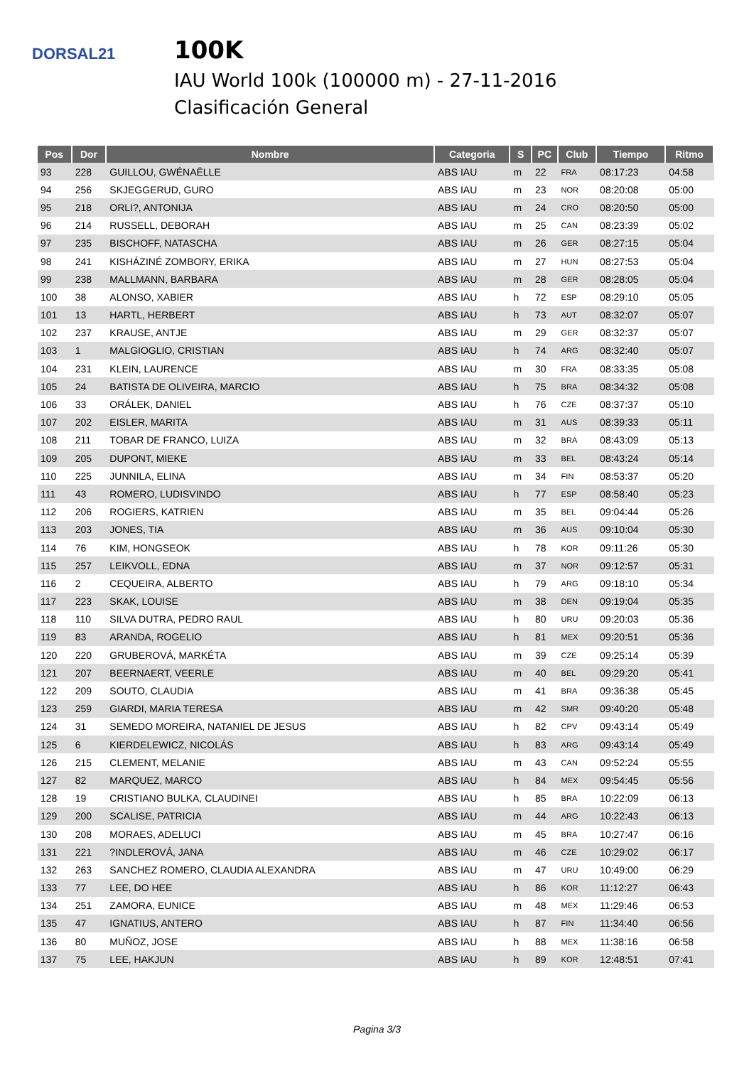DORSAL21
100K
IAU World 100k (100000 m) - 27-11-2016
Clasificación General
| Pos | Dor | Nombre | Categoria | S | PC | Club | Tiempo | Ritmo |
| --- | --- | --- | --- | --- | --- | --- | --- | --- |
| 93 | 228 | GUILLOU, GWÉNAËLLE | ABS IAU | m | 22 | FRA | 08:17:23 | 04:58 |
| 94 | 256 | SKJEGGERUD, GURO | ABS IAU | m | 23 | NOR | 08:20:08 | 05:00 |
| 95 | 218 | ORLI?, ANTONIJA | ABS IAU | m | 24 | CRO | 08:20:50 | 05:00 |
| 96 | 214 | RUSSELL, DEBORAH | ABS IAU | m | 25 | CAN | 08:23:39 | 05:02 |
| 97 | 235 | BISCHOFF, NATASCHA | ABS IAU | m | 26 | GER | 08:27:15 | 05:04 |
| 98 | 241 | KISHÁZINÉ ZOMBORY, ERIKA | ABS IAU | m | 27 | HUN | 08:27:53 | 05:04 |
| 99 | 238 | MALLMANN, BARBARA | ABS IAU | m | 28 | GER | 08:28:05 | 05:04 |
| 100 | 38 | ALONSO, XABIER | ABS IAU | h | 72 | ESP | 08:29:10 | 05:05 |
| 101 | 13 | HARTL, HERBERT | ABS IAU | h | 73 | AUT | 08:32:07 | 05:07 |
| 102 | 237 | KRAUSE, ANTJE | ABS IAU | m | 29 | GER | 08:32:37 | 05:07 |
| 103 | 1 | MALGIOGLIO, CRISTIAN | ABS IAU | h | 74 | ARG | 08:32:40 | 05:07 |
| 104 | 231 | KLEIN, LAURENCE | ABS IAU | m | 30 | FRA | 08:33:35 | 05:08 |
| 105 | 24 | BATISTA DE OLIVEIRA, MARCIO | ABS IAU | h | 75 | BRA | 08:34:32 | 05:08 |
| 106 | 33 | ORÁLEK, DANIEL | ABS IAU | h | 76 | CZE | 08:37:37 | 05:10 |
| 107 | 202 | EISLER, MARITA | ABS IAU | m | 31 | AUS | 08:39:33 | 05:11 |
| 108 | 211 | TOBAR DE FRANCO, LUIZA | ABS IAU | m | 32 | BRA | 08:43:09 | 05:13 |
| 109 | 205 | DUPONT, MIEKE | ABS IAU | m | 33 | BEL | 08:43:24 | 05:14 |
| 110 | 225 | JUNNILA, ELINA | ABS IAU | m | 34 | FIN | 08:53:37 | 05:20 |
| 111 | 43 | ROMERO, LUDISVINDO | ABS IAU | h | 77 | ESP | 08:58:40 | 05:23 |
| 112 | 206 | ROGIERS, KATRIEN | ABS IAU | m | 35 | BEL | 09:04:44 | 05:26 |
| 113 | 203 | JONES, TIA | ABS IAU | m | 36 | AUS | 09:10:04 | 05:30 |
| 114 | 76 | KIM, HONGSEOK | ABS IAU | h | 78 | KOR | 09:11:26 | 05:30 |
| 115 | 257 | LEIKVOLL, EDNA | ABS IAU | m | 37 | NOR | 09:12:57 | 05:31 |
| 116 | 2 | CEQUEIRA, ALBERTO | ABS IAU | h | 79 | ARG | 09:18:10 | 05:34 |
| 117 | 223 | SKAK, LOUISE | ABS IAU | m | 38 | DEN | 09:19:04 | 05:35 |
| 118 | 110 | SILVA DUTRA, PEDRO RAUL | ABS IAU | h | 80 | URU | 09:20:03 | 05:36 |
| 119 | 83 | ARANDA, ROGELIO | ABS IAU | h | 81 | MEX | 09:20:51 | 05:36 |
| 120 | 220 | GRUBEROVÁ, MARKÉTA | ABS IAU | m | 39 | CZE | 09:25:14 | 05:39 |
| 121 | 207 | BEERNAERT, VEERLE | ABS IAU | m | 40 | BEL | 09:29:20 | 05:41 |
| 122 | 209 | SOUTO, CLAUDIA | ABS IAU | m | 41 | BRA | 09:36:38 | 05:45 |
| 123 | 259 | GIARDI, MARIA TERESA | ABS IAU | m | 42 | SMR | 09:40:20 | 05:48 |
| 124 | 31 | SEMEDO MOREIRA, NATANIEL DE JESUS | ABS IAU | h | 82 | CPV | 09:43:14 | 05:49 |
| 125 | 6 | KIERDELEWICZ, NICOLÁS | ABS IAU | h | 83 | ARG | 09:43:14 | 05:49 |
| 126 | 215 | CLEMENT, MELANIE | ABS IAU | m | 43 | CAN | 09:52:24 | 05:55 |
| 127 | 82 | MARQUEZ, MARCO | ABS IAU | h | 84 | MEX | 09:54:45 | 05:56 |
| 128 | 19 | CRISTIANO BULKA, CLAUDINEI | ABS IAU | h | 85 | BRA | 10:22:09 | 06:13 |
| 129 | 200 | SCALISE, PATRICIA | ABS IAU | m | 44 | ARG | 10:22:43 | 06:13 |
| 130 | 208 | MORAES, ADELUCI | ABS IAU | m | 45 | BRA | 10:27:47 | 06:16 |
| 131 | 221 | ?INDLEROVÁ, JANA | ABS IAU | m | 46 | CZE | 10:29:02 | 06:17 |
| 132 | 263 | SANCHEZ ROMERO, CLAUDIA ALEXANDRA | ABS IAU | m | 47 | URU | 10:49:00 | 06:29 |
| 133 | 77 | LEE, DO HEE | ABS IAU | h | 86 | KOR | 11:12:27 | 06:43 |
| 134 | 251 | ZAMORA, EUNICE | ABS IAU | m | 48 | MEX | 11:29:46 | 06:53 |
| 135 | 47 | IGNATIUS, ANTERO | ABS IAU | h | 87 | FIN | 11:34:40 | 06:56 |
| 136 | 80 | MUÑOZ, JOSE | ABS IAU | h | 88 | MEX | 11:38:16 | 06:58 |
| 137 | 75 | LEE, HAKJUN | ABS IAU | h | 89 | KOR | 12:48:51 | 07:41 |
Pagina 3/3